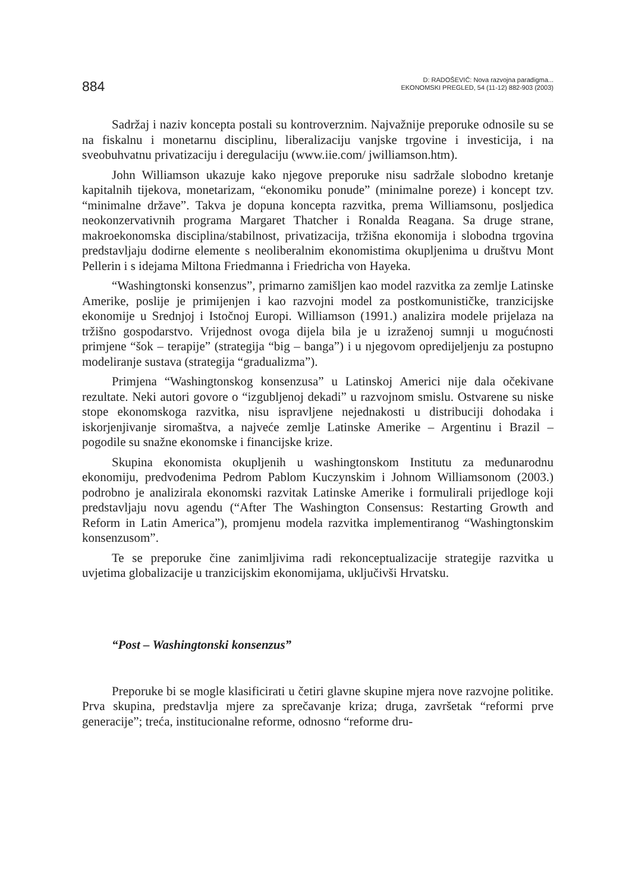884
D: RADOŠEVIĆ: Nova razvojna paradigma...
EKONOMSKI PREGLED, 54 (11-12) 882-903 (2003)
Sadržaj i naziv koncepta postali su kontroverznim. Najvažnije preporuke odnosile su se na fiskalnu i monetarnu disciplinu, liberalizaciju vanjske trgovine i investicija, i na sveobuhvatnu privatizaciju i deregulaciju (www.iie.com/ jwilliamson.htm).
John Williamson ukazuje kako njegove preporuke nisu sadržale slobodno kretanje kapitalnih tijekova, monetarizam, “ekonomiku ponude” (minimalne poreze) i koncept tzv. “minimalne države”. Takva je dopuna koncepta razvitka, prema Williamsonu, posljedica neokonzervativnih programa Margaret Thatcher i Ronalda Reagana. Sa druge strane, makroekonomska disciplina/stabilnost, privatizacija, tržišna ekonomija i slobodna trgovina predstavljaju dodirne elemente s neoliberalnim ekonomistima okupljenima u društvu Mont Pellerin i s idejama Miltona Friedmanna i Friedricha von Hayeka.
“Washingtonski konsenzus”, primarno zamišljen kao model razvitka za zemlje Latinske Amerike, poslije je primijenjen i kao razvojni model za postkomunističke, tranzicijske ekonomije u Srednjoj i Istočnoj Europi. Williamson (1991.) analizira modele prijelaza na tržišno gospodarstvo. Vrijednost ovoga dijela bila je u izraženoj sumnji u mogućnosti primjene “šok – terapije” (strategija “big – banga”) i u njegovom opredijeljenju za postupno modeliranje sustava (strategija “gradualizma”).
Primjena “Washingtonskog konsenzusa” u Latinskoj Americi nije dala očekivane rezultate. Neki autori govore o “izgubljenoj dekadi” u razvojnom smislu. Ostvarene su niske stope ekonomskoga razvitka, nisu ispravljene nejednakosti u distribuciji dohodaka i iskorjenjivanje siromaštva, a najveće zemlje Latinske Amerike – Argentinu i Brazil – pogodile su snažne ekonomske i financijske krize.
Skupina ekonomista okupljenih u washingtonskom Institutu za međunarodnu ekonomiju, predvođenima Pedrom Pablom Kuczynskim i Johnom Williamsonom (2003.) podrobno je analizirala ekonomski razvitak Latinske Amerike i formulirali prijedloge koji predstavljaju novu agendu (“After The Washington Consensus: Restarting Growth and Reform in Latin America”), promjenu modela razvitka implementiranog “Washingtonskim konsenzusom”.
Te se preporuke čine zanimljivima radi rekonceptualizacije strategije razvitka u uvjetima globalizacije u tranzicijskim ekonomijama, uključivši Hrvatsku.
“Post – Washingtonski konsenzus”
Preporuke bi se mogle klasificirati u četiri glavne skupine mjera nove razvojne politike. Prva skupina, predstavlja mjere za sprečavanje kriza; druga, završetak “reformi prve generacije”; treća, institucionalne reforme, odnosno “reforme dru-